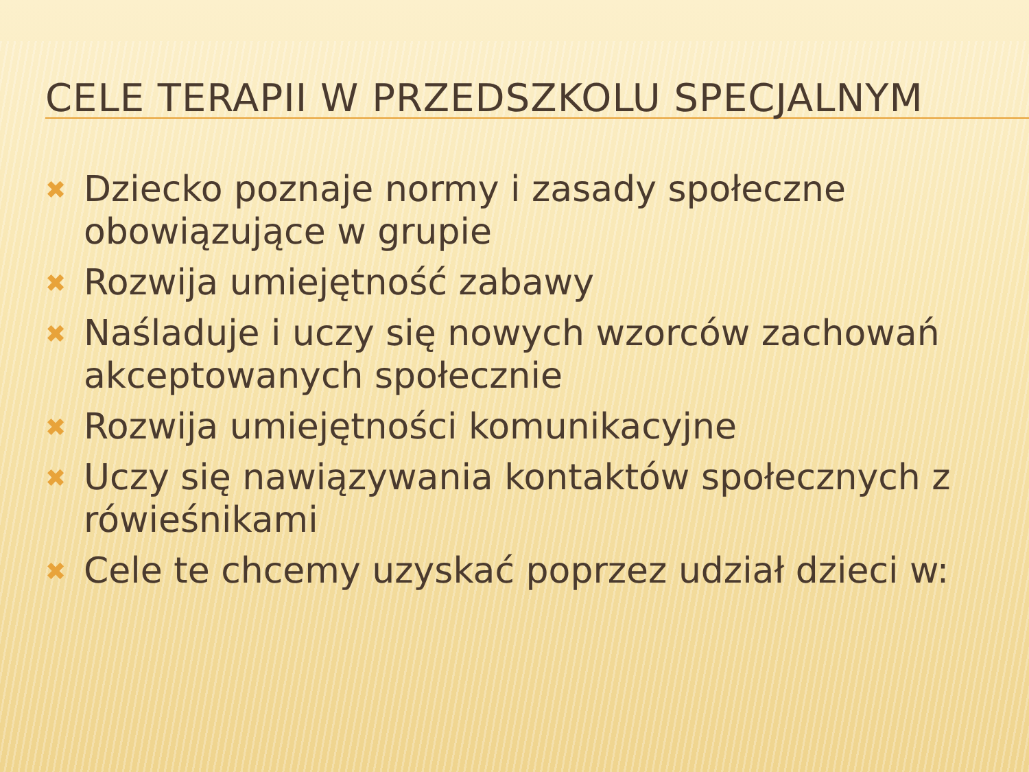CELE TERAPII W PRZEDSZKOLU SPECJALNYM
✖ Dziecko poznaje normy i zasady społeczne obowiązujące w grupie
✖ Rozwija umiejętność zabawy
✖ Naśladuje i uczy się nowych wzorców zachowań akceptowanych społecznie
✖ Rozwija umiejętności komunikacyjne
✖ Uczy się nawiązywania kontaktów społecznych z rówieśnikami
✖ Cele te chcemy uzyskać poprzez udział dzieci w: